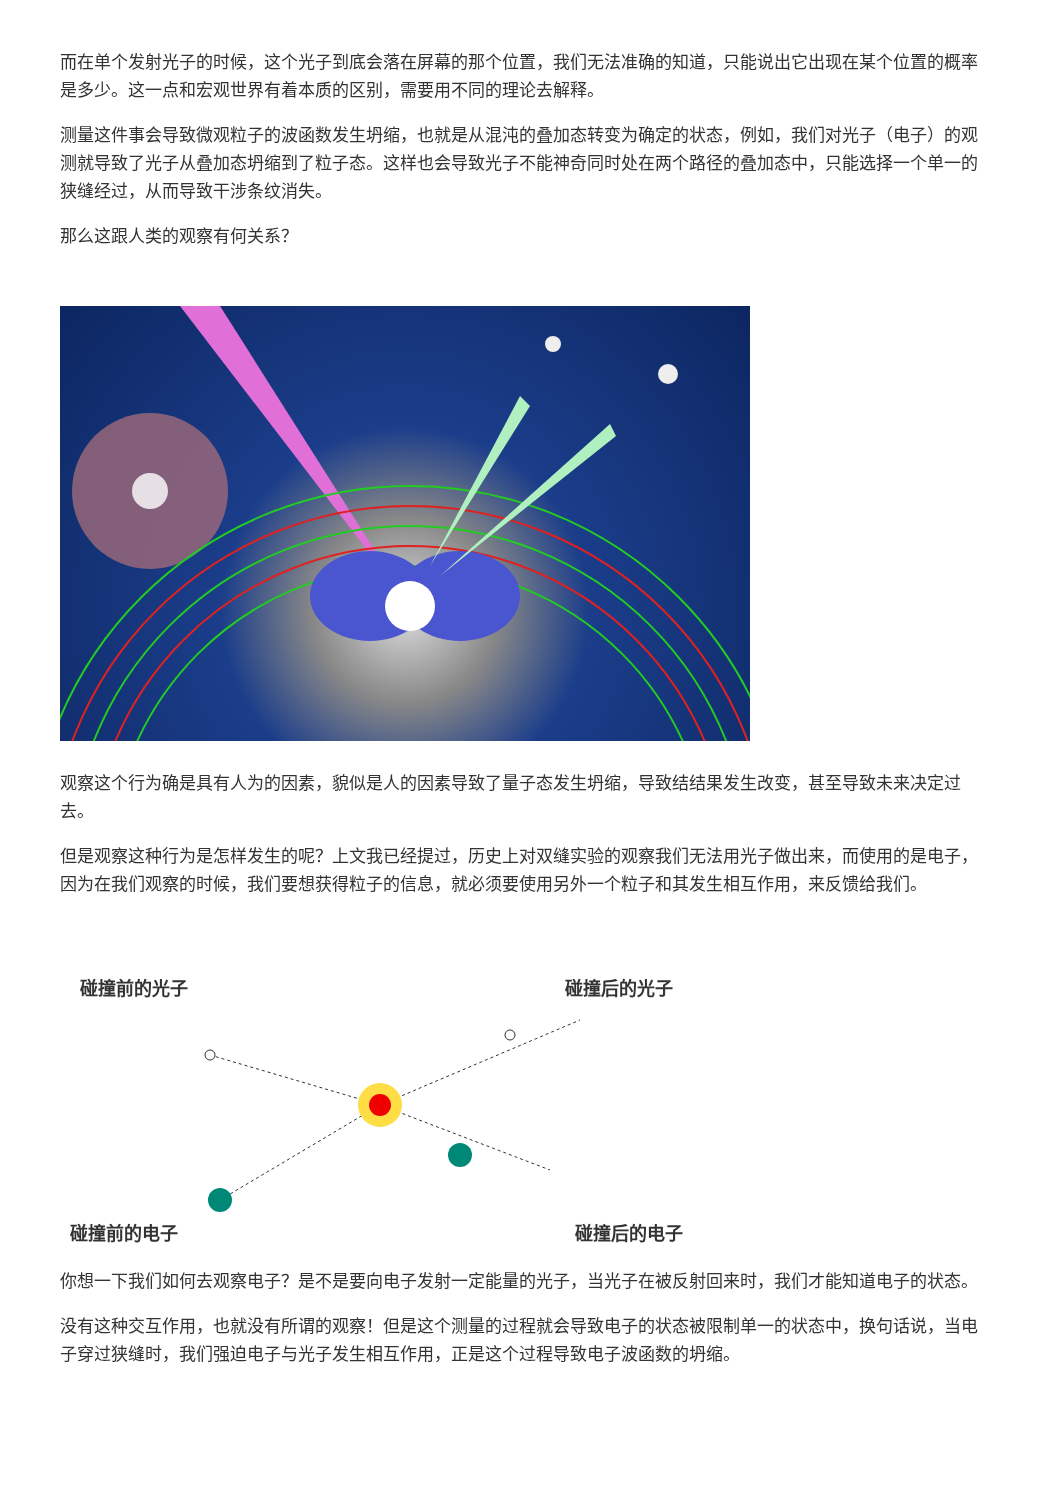而在单个发射光子的时候，这个光子到底会落在屏幕的那个位置，我们无法准确的知道，只能说出它出现在某个位置的概率是多少。这一点和宏观世界有着本质的区别，需要用不同的理论去解释。
测量这件事会导致微观粒子的波函数发生坍缩，也就是从混沌的叠加态转变为确定的状态，例如，我们对光子（电子）的观测就导致了光子从叠加态坍缩到了粒子态。这样也会导致光子不能神奇同时处在两个路径的叠加态中，只能选择一个单一的狭缝经过，从而导致干涉条纹消失。
那么这跟人类的观察有何关系？
观察这个行为确是具有人为的因素，貌似是人的因素导致了量子态发生坍缩，导致结结果发生改变，甚至导致未来决定过去。
但是观察这种行为是怎样发生的呢？上文我已经提过，历史上对双缝实验的观察我们无法用光子做出来，而使用的是电子，因为在我们观察的时候，我们要想获得粒子的信息，就必须要使用另外一个粒子和其发生相互作用，来反馈给我们。
碰撞前的光子
碰撞后的光子
碰撞前的电子
碰撞后的电子
你想一下我们如何去观察电子？是不是要向电子发射一定能量的光子，当光子在被反射回来时，我们才能知道电子的状态。
没有这种交互作用，也就没有所谓的观察！但是这个测量的过程就会导致电子的状态被限制单一的状态中，换句话说，当电子穿过狭缝时，我们强迫电子与光子发生相互作用，正是这个过程导致电子波函数的坍缩。